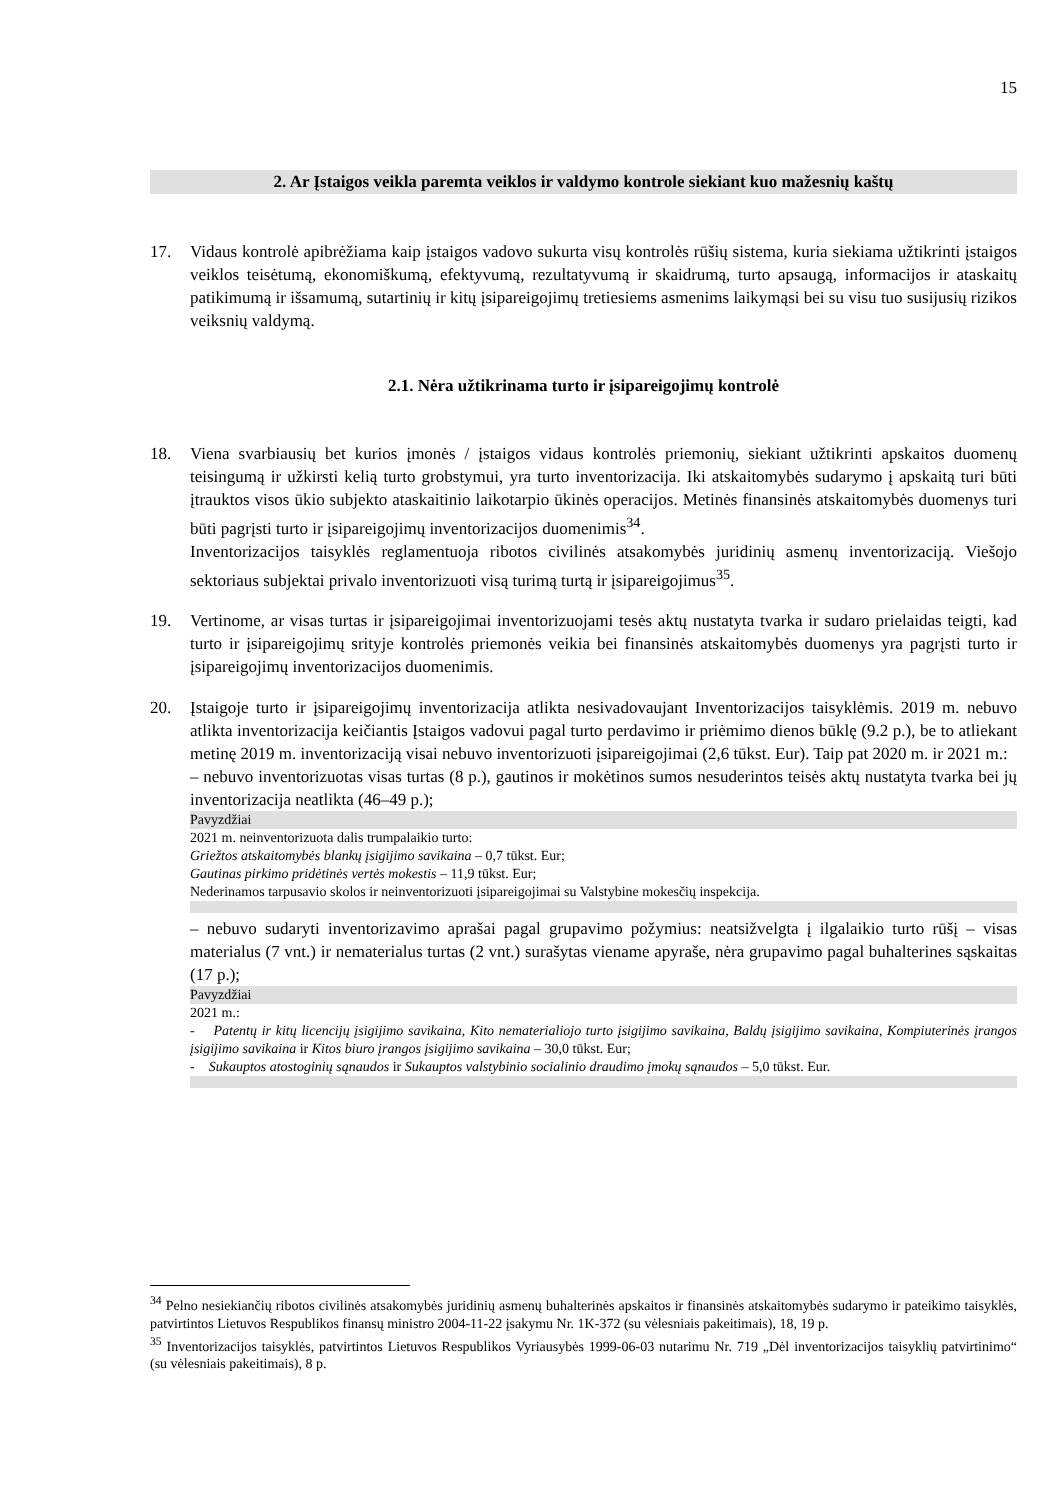15
2. Ar Įstaigos veikla paremta veiklos ir valdymo kontrole siekiant kuo mažesnių kaštų
17. Vidaus kontrolė apibrėžiama kaip įstaigos vadovo sukurta visų kontrolės rūšių sistema, kuria siekiama užtikrinti įstaigos veiklos teisėtumą, ekonomiškumą, efektyvumą, rezultatyvumą ir skaidrumą, turto apsaugą, informacijos ir ataskaitų patikimumą ir išsamumą, sutartinių ir kitų įsipareigojimų tretiesiems asmenims laikymąsi bei su visu tuo susijusių rizikos veiksnių valdymą.
2.1. Nėra užtikrinama turto ir įsipareigojimų kontrolė
18. Viena svarbiausių bet kurios įmonės / įstaigos vidaus kontrolės priemonių, siekiant užtikrinti apskaitos duomenų teisingumą ir užkirsti kelią turto grobstymui, yra turto inventorizacija. Iki atskaitomybės sudarymo į apskaitą turi būti įtrauktos visos ūkio subjekto ataskaitinio laikotarpio ūkinės operacijos. Metinės finansinės atskaitomybės duomenys turi būti pagrįsti turto ir įsipareigojimų inventorizacijos duomenimis<sup>34</sup>.
Inventorizacijos taisyklės reglamentuoja ribotos civilinės atsakomybės juridinių asmenų inventorizaciją. Viešojo sektoriaus subjektai privalo inventorizuoti visą turimą turtą ir įsipareigojimus<sup>35</sup>.
19. Vertinome, ar visas turtas ir įsipareigojimai inventorizuojami tesės aktų nustatyta tvarka ir sudaro prielaidas teigti, kad turto ir įsipareigojimų srityje kontrolės priemonės veikia bei finansinės atskaitomybės duomenys yra pagrįsti turto ir įsipareigojimų inventorizacijos duomenimis.
20. Įstaigoje turto ir įsipareigojimų inventorizacija atlikta nesivadovaujant Inventorizacijos taisyklėmis. 2019 m. nebuvo atlikta inventorizacija keičiantis Įstaigos vadovui pagal turto perdavimo ir priėmimo dienos būklę (9.2 p.), be to atliekant metinę 2019 m. inventorizaciją visai nebuvo inventorizuoti įsipareigojimai (2,6 tūkst. Eur). Taip pat 2020 m. ir 2021 m.:
‒ nebuvo inventorizuotas visas turtas (8 p.), gautinos ir mokėtinos sumos nesuderintos teisės aktų nustatyta tvarka bei jų inventorizacija neatlikta (46–49 p.);
Pavyzdžiai
2021 m. neinventorizuota dalis trumpalaikio turto:
Griežtos atskaitomybės blankų įsigijimo savikaina – 0,7 tūkst. Eur;
Gautinas pirkimo pridėtinės vertės mokestis – 11,9 tūkst. Eur;
Nederinamos tarpusavio skolos ir neinventorizuoti įsipareigojimai su Valstybine mokesčių inspekcija.
‒ nebuvo sudaryti inventorizavimo aprašai pagal grupavimo požymius: neatsižvelgta į ilgalaikio turto rūšį – visas materialus (7 vnt.) ir nematerialus turtas (2 vnt.) surašytas viename apyraše, nėra grupavimo pagal buhalterines sąskaitas (17 p.);
Pavyzdžiai
2021 m.:
- Patentų ir kitų licencijų įsigijimo savikaina, Kito nematerialiojo turto įsigijimo savikaina, Baldų įsigijimo savikaina, Kompiuterinės įrangos įsigijimo savikaina ir Kitos biuro įrangos įsigijimo savikaina – 30,0 tūkst. Eur;
- Sukauptos atostoginių sąnaudos ir Sukauptos valstybinio socialinio draudimo įmokų sąnaudos – 5,0 tūkst. Eur.
<sup>34</sup> Pelno nesiekiančių ribotos civilinės atsakomybės juridinių asmenų buhalterinės apskaitos ir finansinės atskaitomybės sudarymo ir pateikimo taisyklės, patvirtintos Lietuvos Respublikos finansų ministro 2004-11-22 įsakymu Nr. 1K-372 (su vėlesniais pakeitimais), 18, 19 p.
<sup>35</sup> Inventorizacijos taisyklės, patvirtintos Lietuvos Respublikos Vyriausybės 1999-06-03 nutarimu Nr. 719 „Dėl inventorizacijos taisyklių patvirtinimo“ (su vėlesniais pakeitimais), 8 p.